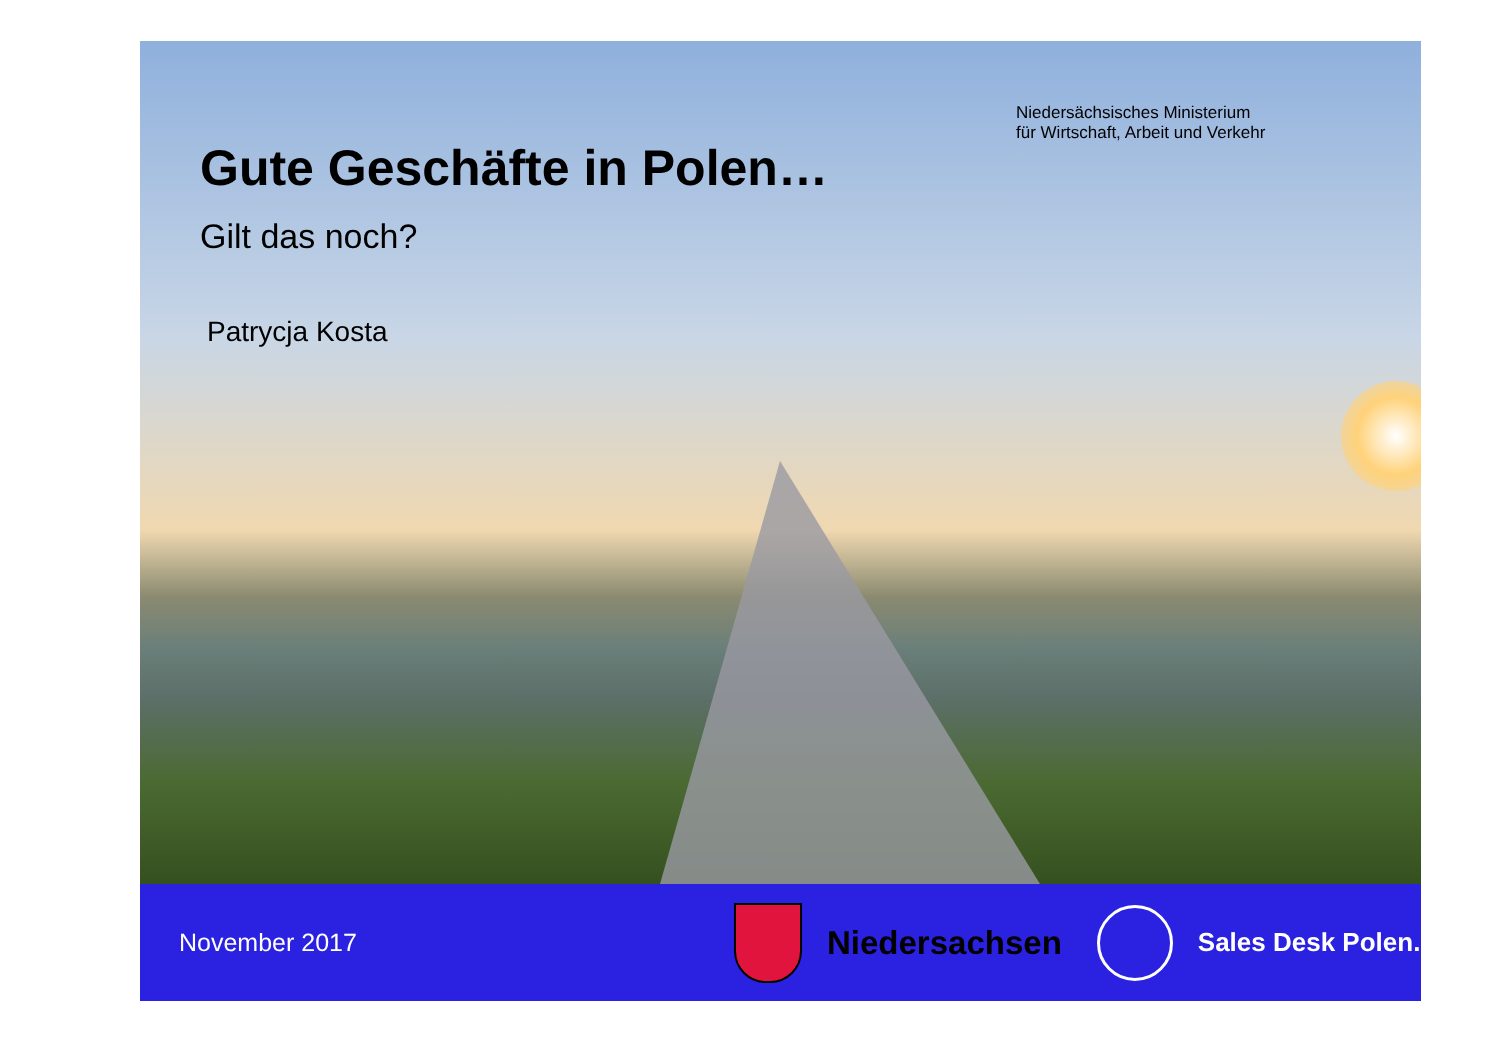Niedersächsisches Ministerium
für Wirtschaft, Arbeit und Verkehr
Gute Geschäfte in Polen…
Gilt das noch?
Patrycja Kosta
November 2017
Niedersachsen
Sales Desk Polen.